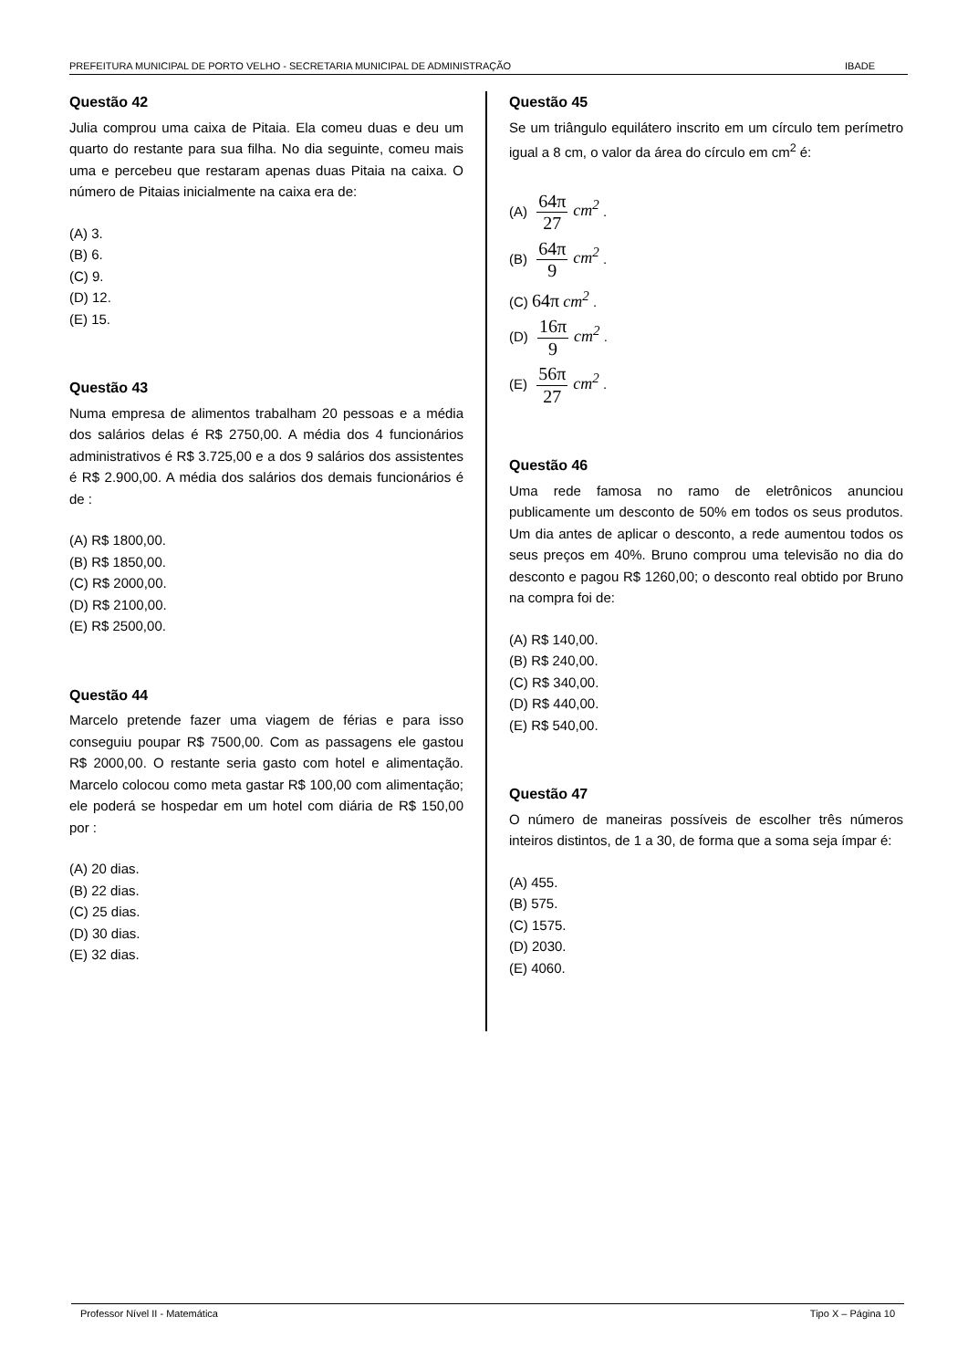PREFEITURA MUNICIPAL DE PORTO VELHO - SECRETARIA MUNICIPAL DE ADMINISTRAÇÃO IBADE
Questão 42
Julia comprou uma caixa de Pitaia. Ela comeu duas e deu um quarto do restante para sua filha. No dia seguinte, comeu mais uma e percebeu que restaram apenas duas Pitaia na caixa. O número de Pitaias inicialmente na caixa era de:
(A) 3.
(B) 6.
(C) 9.
(D) 12.
(E) 15.
Questão 43
Numa empresa de alimentos trabalham 20 pessoas e a média dos salários delas é R$ 2750,00. A média dos 4 funcionários administrativos é R$ 3.725,00 e a dos 9 salários dos assistentes é R$ 2.900,00. A média dos salários dos demais funcionários é de :
(A) R$ 1800,00.
(B) R$ 1850,00.
(C) R$ 2000,00.
(D) R$ 2100,00.
(E) R$ 2500,00.
Questão 44
Marcelo pretende fazer uma viagem de férias e para isso conseguiu poupar R$ 7500,00. Com as passagens ele gastou R$ 2000,00. O restante seria gasto com hotel e alimentação. Marcelo colocou como meta gastar R$ 100,00 com alimentação; ele poderá se hospedar em um hotel com diária de R$ 150,00 por :
(A) 20 dias.
(B) 22 dias.
(C) 25 dias.
(D) 30 dias.
(E) 32 dias.
Questão 45
Se um triângulo equilátero inscrito em um círculo tem perímetro igual a 8 cm, o valor da área do círculo em cm<sup>2</sup> é:
(A) 64π 27 cm<sup>2</sup> .
(B) 64π 9 cm<sup>2</sup> .
(C) 64π cm<sup>2</sup> .
(D) 16π 9 cm<sup>2</sup> .
(E) 56π 27 cm<sup>2</sup> .
Questão 46
Uma rede famosa no ramo de eletrônicos anunciou publicamente um desconto de 50% em todos os seus produtos. Um dia antes de aplicar o desconto, a rede aumentou todos os seus preços em 40%. Bruno comprou uma televisão no dia do desconto e pagou R$ 1260,00; o desconto real obtido por Bruno na compra foi de:
(A) R$ 140,00.
(B) R$ 240,00.
(C) R$ 340,00.
(D) R$ 440,00.
(E) R$ 540,00.
Questão 47
O número de maneiras possíveis de escolher três números inteiros distintos, de 1 a 30, de forma que a soma seja ímpar é:
(A) 455.
(B) 575.
(C) 1575.
(D) 2030.
(E) 4060.
Professor Nível II - Matemática Tipo X – Página 10